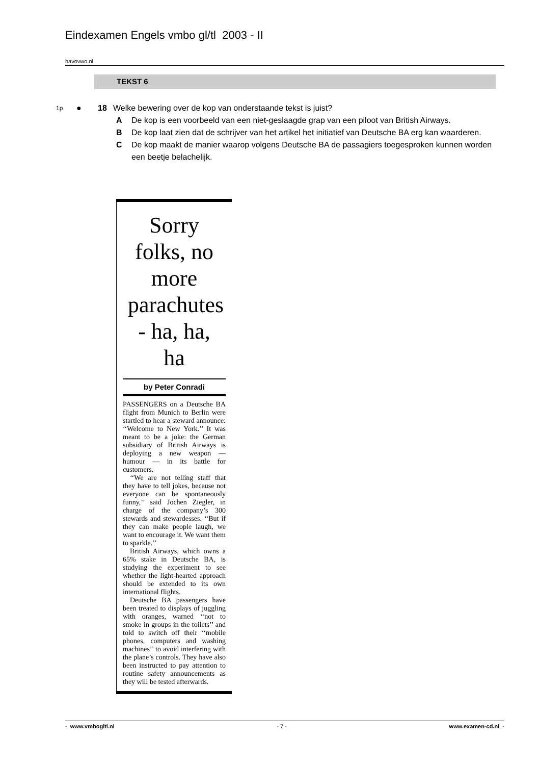Eindexamen Engels vmbo gl/tl 2003 - II
havovwo.nl
TEKST 6
1p ● 18 Welke bewering over de kop van onderstaande tekst is juist?
A De kop is een voorbeeld van een niet-geslaagde grap van een piloot van British Airways.
B De kop laat zien dat de schrijver van het artikel het initiatief van Deutsche BA erg kan waarderen.
C De kop maakt de manier waarop volgens Deutsche BA de passagiers toegesproken kunnen worden een beetje belachelijk.
Sorry folks, no more parachutes - ha, ha, ha
by Peter Conradi
PASSENGERS on a Deutsche BA flight from Munich to Berlin were startled to hear a steward announce: ‘‘Welcome to New York.’’ It was meant to be a joke: the German subsidiary of British Airways is deploying a new weapon — humour — in its battle for customers.
‘‘We are not telling staff that they have to tell jokes, because not everyone can be spontaneously funny,’’ said Jochen Ziegler, in charge of the company’s 300 stewards and stewardesses. ‘‘But if they can make people laugh, we want to encourage it. We want them to sparkle.’’
British Airways, which owns a 65% stake in Deutsche BA, is studying the experiment to see whether the light-hearted approach should be extended to its own international flights.
Deutsche BA passengers have been treated to displays of juggling with oranges, warned ‘‘not to smoke in groups in the toilets’’ and told to switch off their ‘‘mobile phones, computers and washing machines’’ to avoid interfering with the plane’s controls. They have also been instructed to pay attention to routine safety announcements as they will be tested afterwards.
- www.vmbogltl.nl - 7 - www.examen-cd.nl -